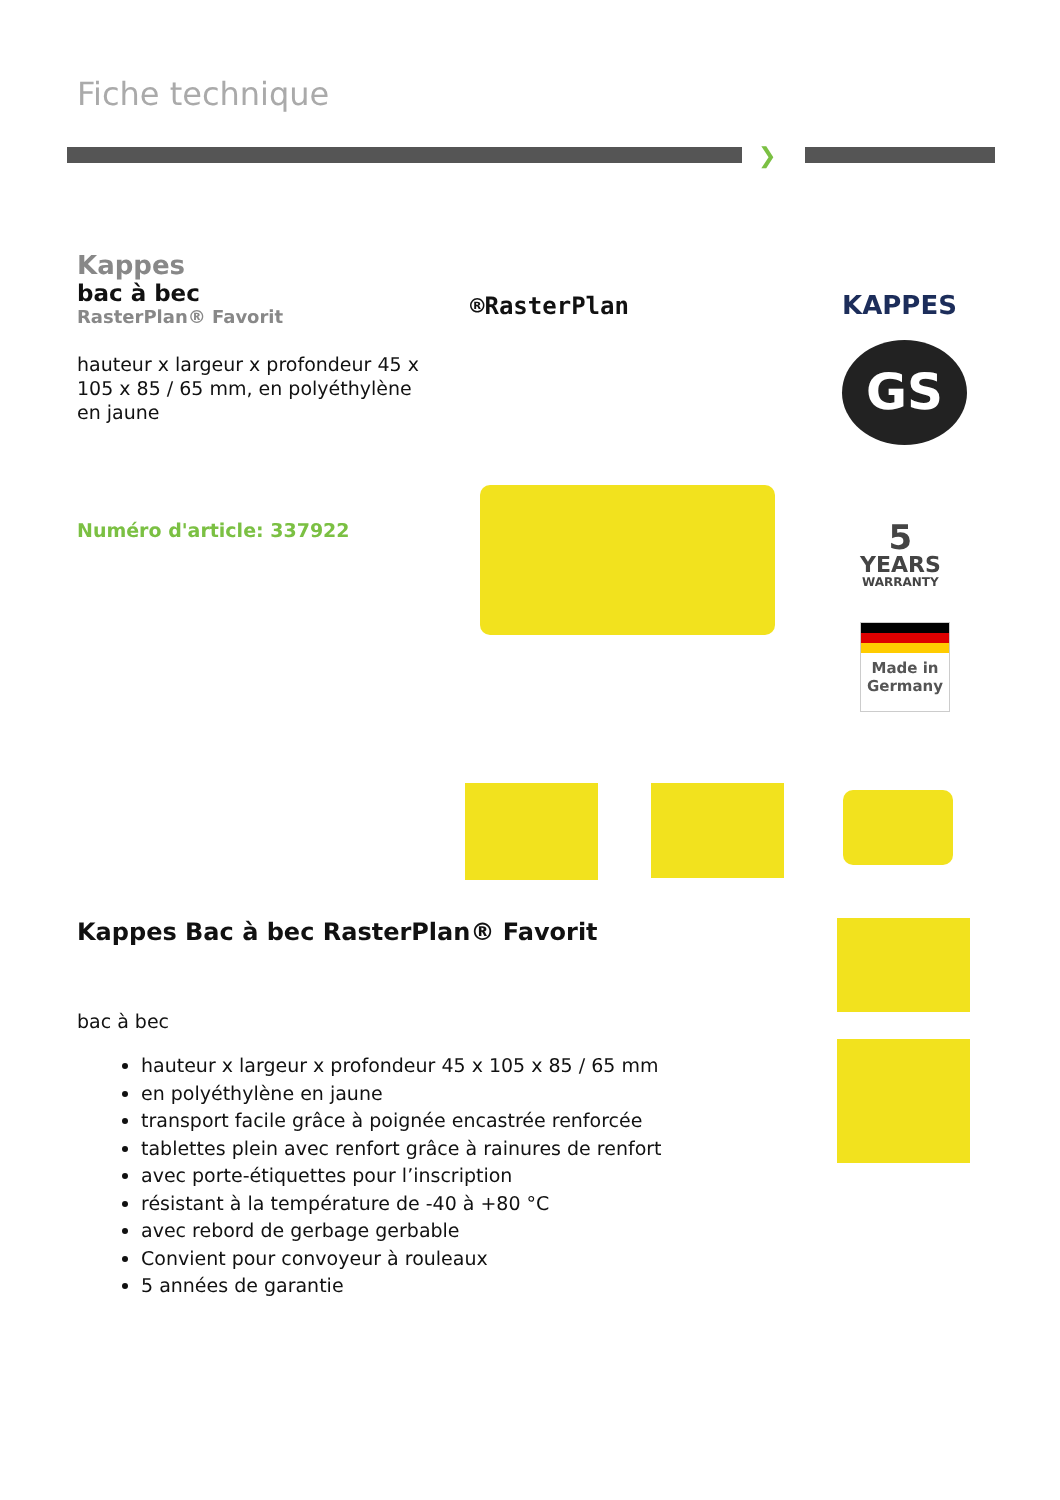Fiche technique
❯
Kappes
bac à bec
RasterPlan® Favorit
hauteur x largeur x profondeur 45 x 105 x 85 / 65 mm, en polyéthylène en jaune
Numéro d'article: 337922
®RasterPlan KAPPES
GS
5
YEARS
WARRANTY
Made in
Germany
Kappes Bac à bec RasterPlan® Favorit
bac à bec
hauteur x largeur x profondeur 45 x 105 x 85 / 65 mm
en polyéthylène en jaune
transport facile grâce à poignée encastrée renforcée
tablettes plein avec renfort grâce à rainures de renfort
avec porte-étiquettes pour l’inscription
résistant à la température de -40 à +80 °C
avec rebord de gerbage gerbable
Convient pour convoyeur à rouleaux
5 années de garantie